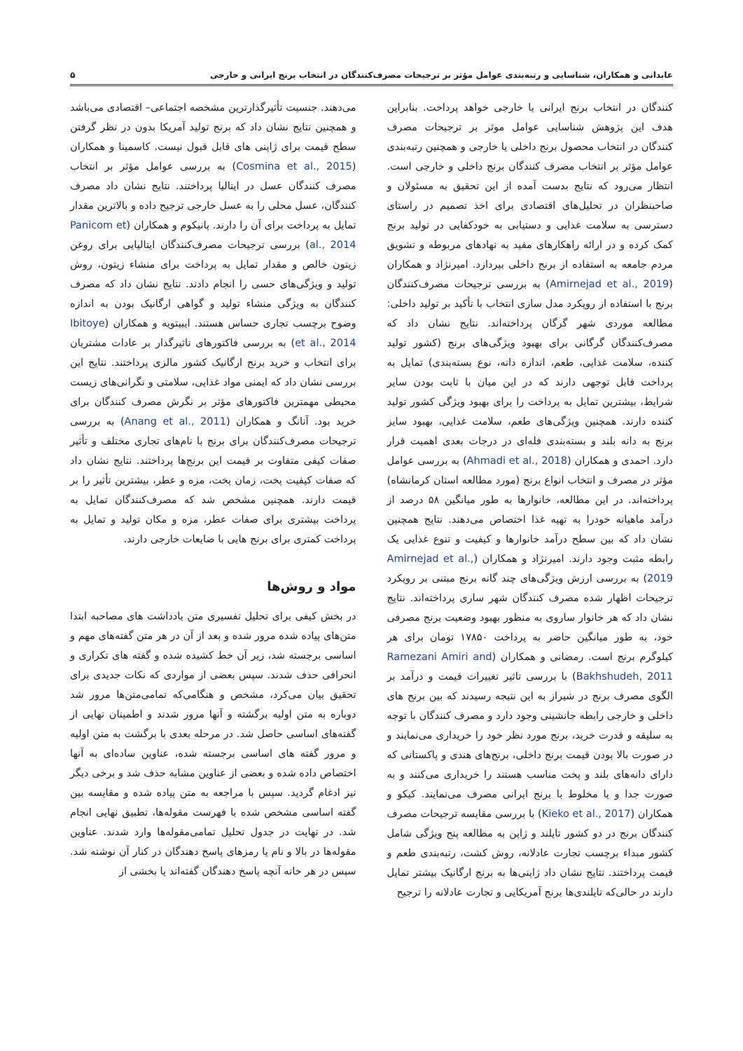عابدانی و همکاران، شناسایی و رتبه‌بندی عوامل مؤثر بر ترجیحات مصرف‌کنندگان در انتخاب برنج ایرانی و خارجی ۵
کنندگان در انتخاب برنج ایرانی یا خارجی خواهد پرداخت. بنابراین هدف این پژوهش شناسایی عوامل موثر بر ترجیحات مصرف کنندگان در انتخاب محصول برنج داخلی یا خارجی و همچنین رتبه‌بندی عوامل مؤثر بر انتخاب مصرف کنندگان برنج داخلی و خارجی است. انتظار می‌رود که نتایج بدست آمده از این تحقیق به مسئولان و صاحبنظران در تحلیل‌های اقتصادی برای اخذ تصمیم در راستای دسترسی به سلامت غذایی و دستیابی به خودکفایی در تولید برنج کمک کرده و در ارائه راهکارهای مفید به نهادهای مربوطه و تشویق مردم جامعه به استفاده از برنج داخلی بپردازد. امیرنژاد و همکاران (Amirnejad et al., 2019) به بررسی ترجیحات مصرف‌کنندگان برنج با استفاده از رویکرد مدل سازی انتخاب با تأکید بر تولید داخلی: مطالعه موردی شهر گرگان پرداخته‌اند. نتایج نشان داد که مصرف‌کنندگان گرگانی برای بهبود ویژگی‌های برنج (کشور تولید کننده، سلامت غذایی، طعم، اندازه دانه، نوع بسته‌بندی) تمایل به پرداخت قابل توجهی دارند که در این میان با ثابت بودن سایر شرایط، بیشترین تمایل به پرداخت را برای بهبود ویژگی کشور تولید کننده دارند. همچنین ویژگی‌های طعم، سلامت غذایی، بهبود سایز برنج به دانه بلند و بسته‌بندی فله‌ای در درجات بعدی اهمیت قرار دارد. احمدی و همکاران (Ahmadi et al., 2018) به بررسی عوامل مؤثر در مصرف و انتخاب انواع برنج (مورد مطالعه استان کرمانشاه) پرداخته‌اند. در این مطالعه، خانوارها به طور میانگین ۵۸ درصد از درآمد ماهیانه خودرا به تهیه غذا اختصاص می‌دهند. نتایج همچنین نشان داد که بین سطح درآمد خانوارها و کیفیت و تنوع غذایی یک رابطه مثبت وجود دارند. امیرنژاد و همکاران (Amirnejad et al., 2019) به بررسی ارزش ویژگی‌های چند گانه برنج مبتنی بر رویکرد ترجیحات اظهار شده مصرف کنندگان شهر ساری پرداخته‌اند. نتایج نشان داد که هر خانوار ساروی به منظور بهبود وضعیت برنج مصرفی خود، به طور میانگین حاضر به پرداخت ۱۷۸۵۰ تومان برای هر کیلوگرم برنج است. رمضانی و همکاران (Ramezani Amiri and Bakhshudeh, 2011) با بررسی تاثیر تغییرات قیمت و درآمد بر الگوی مصرف برنج در شیراز به این نتیجه رسیدند که بین برنج های داخلی و خارجی رابطه جانشینی وجود دارد و مصرف کنندگان با توجه به سلیقه و قدرت خرید، برنج مورد نظر خود را خریداری می‌نمایند و در صورت بالا بودن قیمت برنج داخلی، برنج‌های هندی و پاکستانی که دارای دانه‌های بلند و پخت مناسب هستند را خریداری می‌کنند و به صورت جدا و یا مخلوط با برنج ایرانی مصرف می‌نمایند. کیکو و همکاران (Kieko et al., 2017) با بررسی مقایسه ترجیحات مصرف کنندگان برنج در دو کشور تایلند و ژاپن به مطالعه پنج ویژگی شامل کشور مبداء برچسب تجارت عادلانه، روش کشت، رتبه‌بندی طعم و قیمت پرداختند. نتایج نشان داد ژاپنی‌ها به برنج ارگانیک بیشتر تمایل دارند در حالی‌که تایلندی‌ها برنج آمریکایی و تجارت عادلانه را ترجیح
می‌دهند. جنسیت تأثیرگذارترین مشخصه اجتماعی– اقتصادی می‌باشد و همچنین نتایج نشان داد که برنج تولید آمریکا بدون در نظر گرفتن سطح قیمت برای ژاپنی های قابل قبول نیست. کاسمینا و همکاران (Cosmina et al., 2015) به بررسی عوامل مؤثر بر انتخاب مصرف کنندگان عسل در ایتالیا پرداختند. نتایج نشان داد مصرف کنندگان، عسل محلی را به عسل خارجی ترجیح داده و بالاترین مقدار تمایل به پرداخت برای آن را دارند. پانیکوم و همکاران (Panicom et al., 2014) بررسی ترجیحات مصرف‌کنندگان ایتالیایی برای روغن زیتون خالص و مقدار تمایل به پرداخت برای منشاء زیتون، روش تولید و ویژگی‌های حسی را انجام دادند. نتایج نشان داد که مصرف کنندگان به ویژگی منشاء تولید و گواهی ارگانیک بودن به اندازه وضوح برچسب تجاری حساس هستند. ایبیتویه و همکاران (Ibitoye et al., 2014) به بررسی فاکتورهای تاثیرگذار بر عادات مشتریان برای انتخاب و خرید برنج ارگانیک کشور مالزی پرداختند. نتایج این بررسی نشان داد که ایمنی مواد غذایی، سلامتی و نگرانی‌های زیست محیطی مهمترین فاکتورهای مؤثر بر نگرش مصرف کنندگان برای خرید بود. آنانگ و همکاران (Anang et al., 2011) به بررسی ترجیحات مصرف‌کنندگان برای برنج با نام‌های تجاری مختلف و تأثیر صفات کیفی متفاوت بر قیمت این برنج‌ها پرداختند. نتایج نشان داد که صفات کیفیت پخت، زمان پخت، مزه و عطر، بیشترین تأثیر را بر قیمت دارند. همچنین مشخص شد که مصرف‌کنندگان تمایل به پرداخت بیشتری برای صفات عطر، مزه و مکان تولید و تمایل به پرداخت کمتری برای برنج هایی با ضایعات خارجی دارند.
مواد و روش‌ها
در بخش کیفی برای تحلیل تفسیری متن یادداشت های مصاحبه ابتدا متن‌های پیاده شده مرور شده و بعد از آن در هر متن گفته‌های مهم و اساسی برجسته شد، زیر آن خط کشیده شده و گفته های تکراری و انحرافی حذف شدند. سپس بعضی از مواردی که نکات جدیدی برای تحقیق بیان می‌کرد، مشخص و هنگامی‌که تمامی‌متن‌ها مرور شد دوباره به متن اولیه برگشته و آنها مرور شدند و اطمینان نهایی از گفته‌های اساسی حاصل شد. در مرحله بعدی با برگشت به متن اولیه و مرور گفته های اساسی برجسته شده، عناوین ساده‌ای به آنها اختصاص داده شده و بعضی از عناوین مشابه حذف شد و برخی دیگر نیز ادغام گردید. سپس با مراجعه به متن پیاده شده و مقایسه بین گفته اساسی مشخص شده با فهرست مقوله‌ها، تطبیق نهایی انجام شد. در نهایت در جدول تحلیل تمامی‌مقوله‌ها وارد شدند. عناوین مقوله‌ها در بالا و نام یا رمزهای پاسخ دهندگان در کنار آن نوشته شد. سپس در هر خانه آنچه پاسخ دهندگان گفته‌اند یا بخشی از